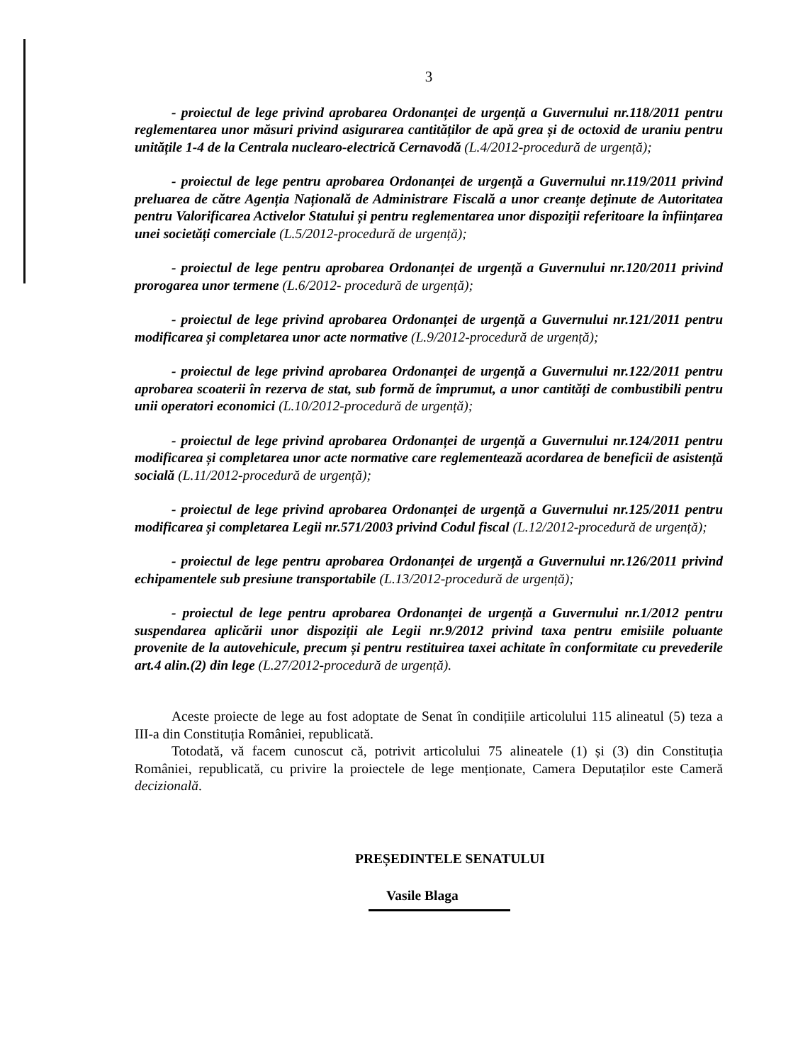3
- proiectul de lege privind aprobarea Ordonanței de urgență a Guvernului nr.118/2011 pentru reglementarea unor măsuri privind asigurarea cantităților de apă grea și de octoxid de uraniu pentru unitățile 1-4 de la Centrala nuclearo-electrică Cernavodă (L.4/2012-procedură de urgență);
- proiectul de lege pentru aprobarea Ordonanței de urgență a Guvernului nr.119/2011 privind preluarea de către Agenția Națională de Administrare Fiscală a unor creanțe deținute de Autoritatea pentru Valorificarea Activelor Statului și pentru reglementarea unor dispoziții referitoare la înființarea unei societăți comerciale (L.5/2012-procedură de urgență);
- proiectul de lege pentru aprobarea Ordonanței de urgență a Guvernului nr.120/2011 privind prorogarea unor termene (L.6/2012- procedură de urgență);
- proiectul de lege privind aprobarea Ordonanței de urgență a Guvernului nr.121/2011 pentru modificarea și completarea unor acte normative (L.9/2012-procedură de urgență);
- proiectul de lege privind aprobarea Ordonanței de urgență a Guvernului nr.122/2011 pentru aprobarea scoaterii în rezerva de stat, sub formă de împrumut, a unor cantități de combustibili pentru unii operatori economici (L.10/2012-procedură de urgență);
- proiectul de lege privind aprobarea Ordonanței de urgență a Guvernului nr.124/2011 pentru modificarea și completarea unor acte normative care reglementează acordarea de beneficii de asistență socială (L.11/2012-procedură de urgență);
- proiectul de lege privind aprobarea Ordonanței de urgență a Guvernului nr.125/2011 pentru modificarea și completarea Legii nr.571/2003 privind Codul fiscal (L.12/2012-procedură de urgență);
- proiectul de lege pentru aprobarea Ordonanței de urgență a Guvernului nr.126/2011 privind echipamentele sub presiune transportabile (L.13/2012-procedură de urgență);
- proiectul de lege pentru aprobarea Ordonanței de urgență a Guvernului nr.1/2012 pentru suspendarea aplicării unor dispoziții ale Legii nr.9/2012 privind taxa pentru emisiile poluante provenite de la autovehicule, precum și pentru restituirea taxei achitate în conformitate cu prevederile art.4 alin.(2) din lege (L.27/2012-procedură de urgență).
Aceste proiecte de lege au fost adoptate de Senat în condițiile articolului 115 alineatul (5) teza a III-a din Constituția României, republicată.
Totodată, vă facem cunoscut că, potrivit articolului 75 alineatele (1) și (3) din Constituția României, republicată, cu privire la proiectele de lege menționate, Camera Deputaților este Cameră decizională.
PREȘEDINTELE SENATULUI
Vasile Blaga